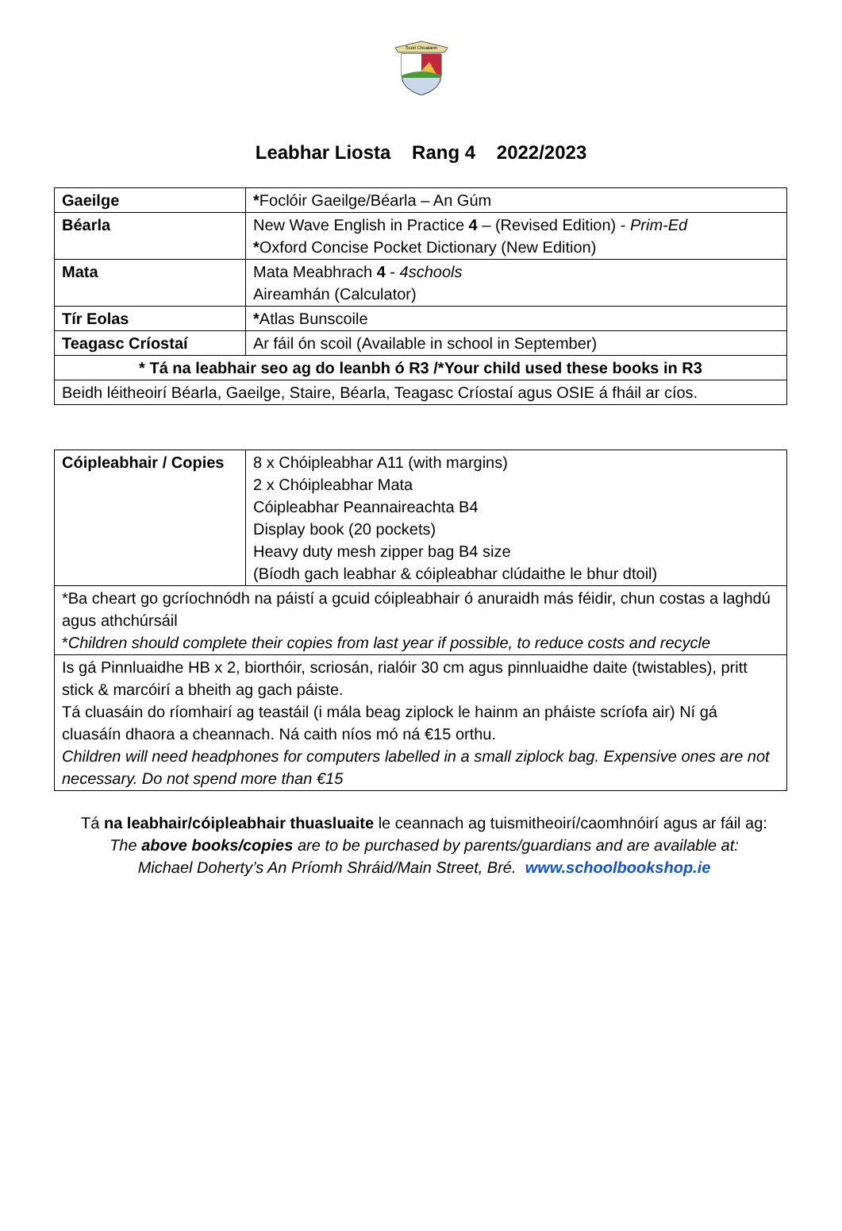Scoil Chualann
Leabhar Liosta Rang 4 2022/2023
| Gaeilge | * Foclóir Gaeilge/Béarla – An Gúm |
| Béarla | New Wave English in Practice 4 – (Revised Edition) - Prim-Ed * Oxford Concise Pocket Dictionary (New Edition) |
| Mata | Mata Meabhrach 4 - 4schools Aireamhán (Calculator) |
| Tír Eolas | * Atlas Bunscoile |
| Teagasc Críostaí | Ar fáil ón scoil (Available in school in September) |
| * Tá na leabhair seo ag do leanbh ó R3 /*Your child used these books in R3 | |
| Beidh léitheoirí Béarla, Gaeilge, Staire, Béarla, Teagasc Críostaí agus OSIE á fháil ar cíos. | |
| Cóipleabhair / Copies | 8 x Chóipleabhar A11 (with margins) 2 x Chóipleabhar Mata Cóipleabhar Peannaireachta B4 Display book (20 pockets) Heavy duty mesh zipper bag B4 size (Bíodh gach leabhar & cóipleabhar clúdaithe le bhur dtoil) |
| *Ba cheart go gcríochnódh na páistí a gcuid cóipleabhair ó anuraidh más féidir, chun costas a laghdú agus athchúrsáil * Children should complete their copies from last year if possible, to reduce costs and recycle | |
| Is gá Pinnluaidhe HB x 2, biorthóir, scriosán, rialóir 30 cm agus pinnluaidhe daite (twistables), pritt stick & marcóirí a bheith ag gach páiste. Tá cluasáin do ríomhairí ag teastáil (i mála beag ziplock le hainm an pháiste scríofa air) Ní gá cluasáín dhaora a cheannach. Ná caith níos mó ná €15 orthu. Children will need headphones for computers labelled in a small ziplock bag. Expensive ones are not necessary. Do not spend more than €15 | |
Tá na leabhair/cóipleabhair thuasluaite le ceannach ag tuismitheoirí/caomhnóirí agus ar fáil ag:
The above books/copies are to be purchased by parents/guardians and are available at:
Michael Doherty’s An Príomh Shráid/Main Street, Bré. www.schoolbookshop.ie